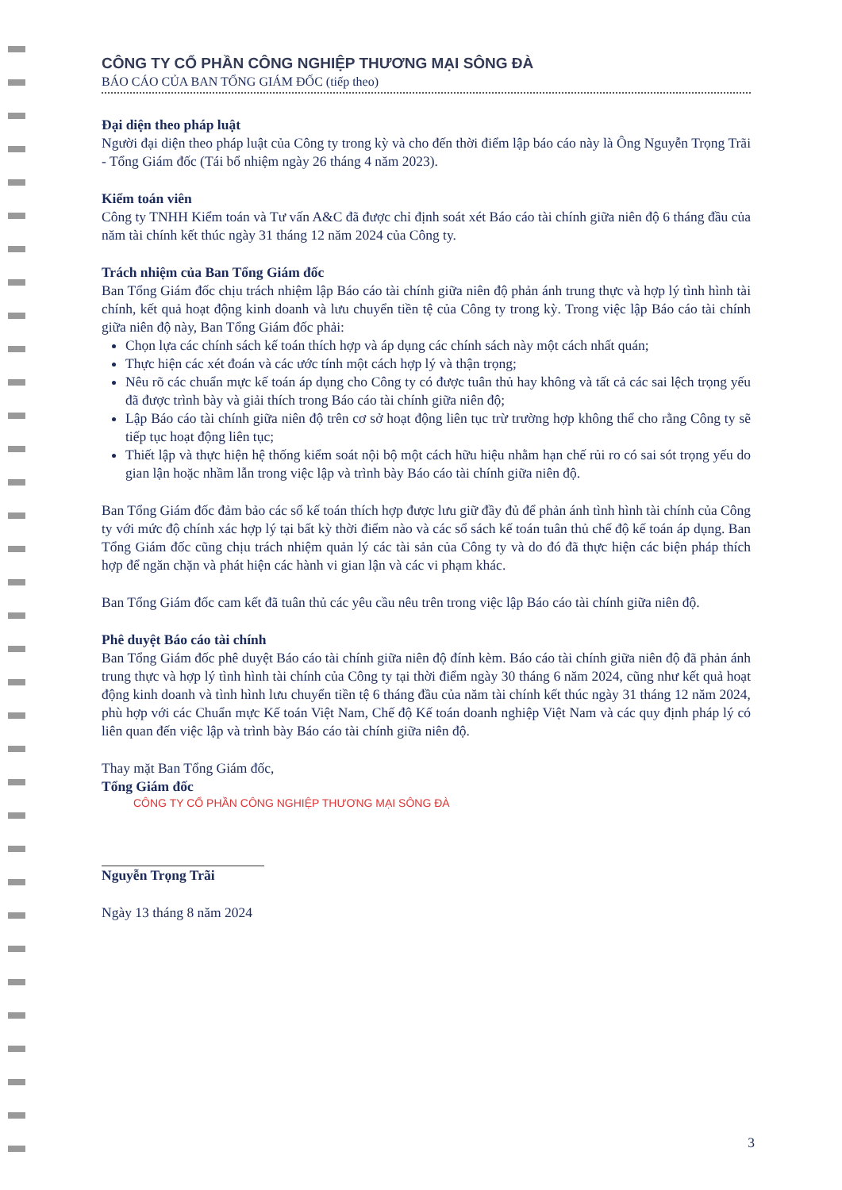CÔNG TY CỔ PHẦN CÔNG NGHIỆP THƯƠNG MẠI SÔNG ĐÀ
BÁO CÁO CỦA BAN TỔNG GIÁM ĐỐC (tiếp theo)
Đại diện theo pháp luật
Người đại diện theo pháp luật của Công ty trong kỳ và cho đến thời điểm lập báo cáo này là Ông Nguyễn Trọng Trãi - Tổng Giám đốc (Tái bổ nhiệm ngày 26 tháng 4 năm 2023).
Kiểm toán viên
Công ty TNHH Kiểm toán và Tư vấn A&C đã được chỉ định soát xét Báo cáo tài chính giữa niên độ 6 tháng đầu của năm tài chính kết thúc ngày 31 tháng 12 năm 2024 của Công ty.
Trách nhiệm của Ban Tổng Giám đốc
Ban Tổng Giám đốc chịu trách nhiệm lập Báo cáo tài chính giữa niên độ phản ánh trung thực và hợp lý tình hình tài chính, kết quả hoạt động kinh doanh và lưu chuyển tiền tệ của Công ty trong kỳ. Trong việc lập Báo cáo tài chính giữa niên độ này, Ban Tổng Giám đốc phải:
Chọn lựa các chính sách kế toán thích hợp và áp dụng các chính sách này một cách nhất quán;
Thực hiện các xét đoán và các ước tính một cách hợp lý và thận trọng;
Nêu rõ các chuẩn mực kế toán áp dụng cho Công ty có được tuân thủ hay không và tất cả các sai lệch trọng yếu đã được trình bày và giải thích trong Báo cáo tài chính giữa niên độ;
Lập Báo cáo tài chính giữa niên độ trên cơ sở hoạt động liên tục trừ trường hợp không thể cho rằng Công ty sẽ tiếp tục hoạt động liên tục;
Thiết lập và thực hiện hệ thống kiểm soát nội bộ một cách hữu hiệu nhằm hạn chế rủi ro có sai sót trọng yếu do gian lận hoặc nhầm lẫn trong việc lập và trình bày Báo cáo tài chính giữa niên độ.
Ban Tổng Giám đốc đảm bảo các sổ kế toán thích hợp được lưu giữ đầy đủ để phản ánh tình hình tài chính của Công ty với mức độ chính xác hợp lý tại bất kỳ thời điểm nào và các sổ sách kế toán tuân thủ chế độ kế toán áp dụng. Ban Tổng Giám đốc cũng chịu trách nhiệm quản lý các tài sản của Công ty và do đó đã thực hiện các biện pháp thích hợp để ngăn chặn và phát hiện các hành vi gian lận và các vi phạm khác.
Ban Tổng Giám đốc cam kết đã tuân thủ các yêu cầu nêu trên trong việc lập Báo cáo tài chính giữa niên độ.
Phê duyệt Báo cáo tài chính
Ban Tổng Giám đốc phê duyệt Báo cáo tài chính giữa niên độ đính kèm. Báo cáo tài chính giữa niên độ đã phản ánh trung thực và hợp lý tình hình tài chính của Công ty tại thời điểm ngày 30 tháng 6 năm 2024, cũng như kết quả hoạt động kinh doanh và tình hình lưu chuyển tiền tệ 6 tháng đầu của năm tài chính kết thúc ngày 31 tháng 12 năm 2024, phù hợp với các Chuẩn mực Kế toán Việt Nam, Chế độ Kế toán doanh nghiệp Việt Nam và các quy định pháp lý có liên quan đến việc lập và trình bày Báo cáo tài chính giữa niên độ.
Thay mặt Ban Tổng Giám đốc,
Tổng Giám đốc
CÔNG TY CỔ PHẦN CÔNG NGHIỆP THƯƠNG MẠI SÔNG ĐÀ
Nguyễn Trọng Trãi
Ngày 13 tháng 8 năm 2024
3